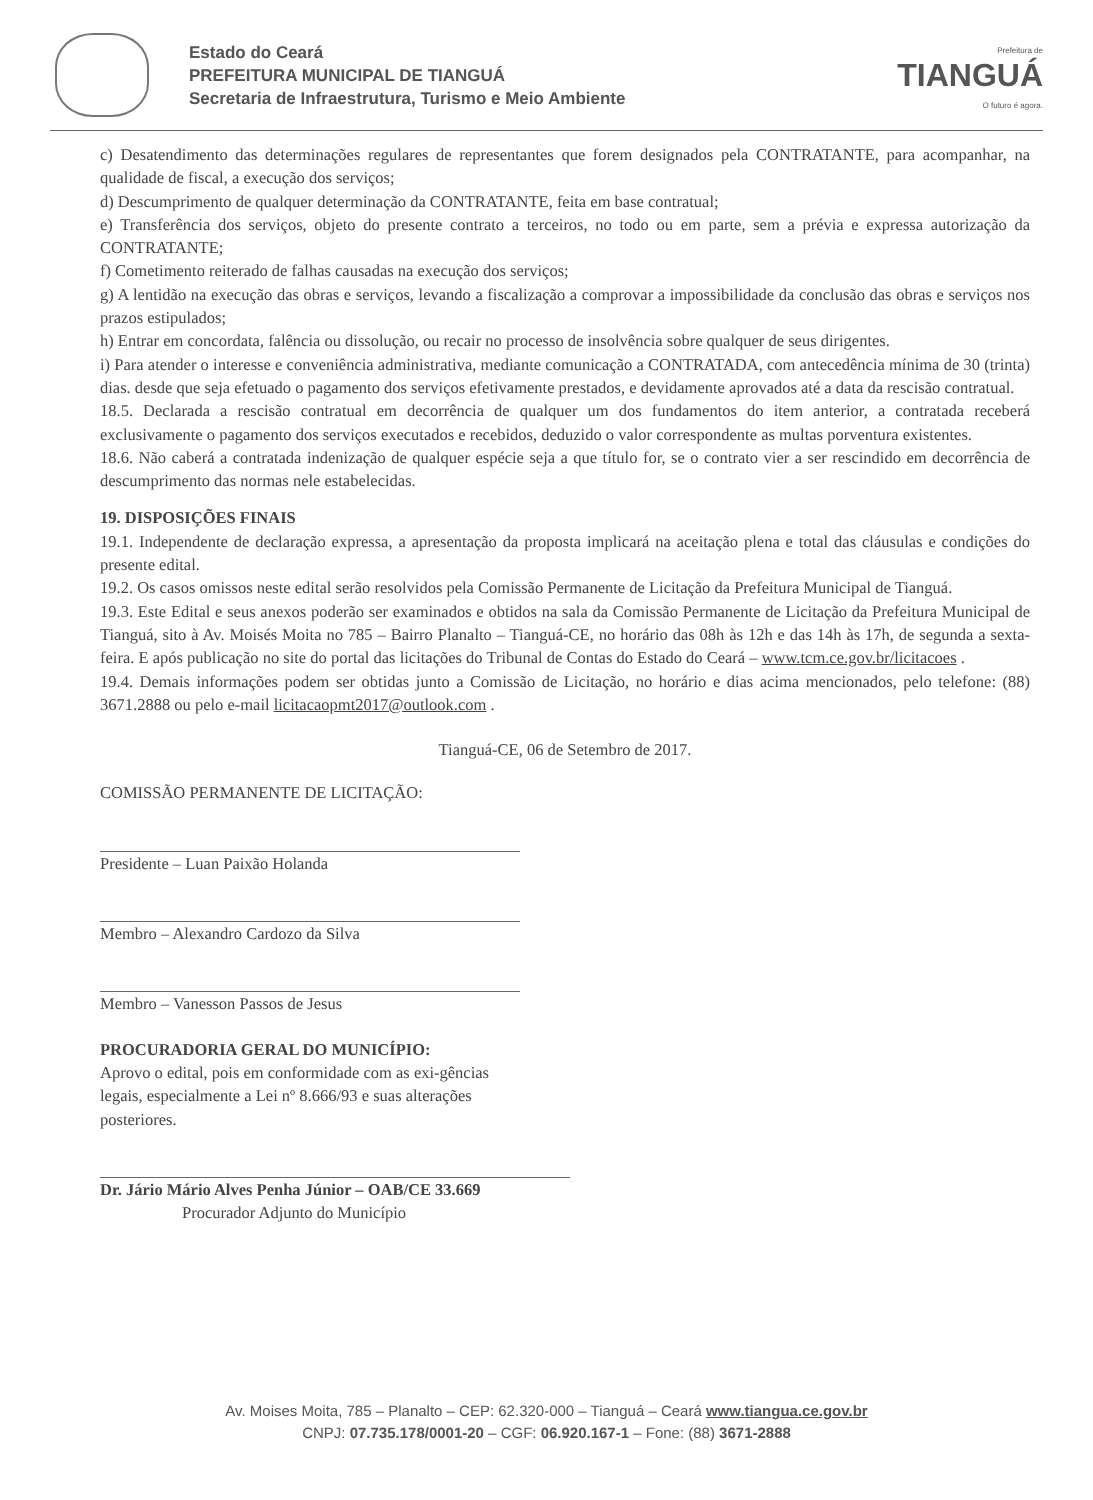Estado do Ceará
PREFEITURA MUNICIPAL DE TIANGUÁ
Secretaria de Infraestrutura, Turismo e Meio Ambiente
Prefeitura de
TIANGUÁ
O futuro é agora.
c) Desatendimento das determinações regulares de representantes que forem designados pela CONTRATANTE, para acompanhar, na qualidade de fiscal, a execução dos serviços;
d) Descumprimento de qualquer determinação da CONTRATANTE, feita em base contratual;
e) Transferência dos serviços, objeto do presente contrato a terceiros, no todo ou em parte, sem a prévia e expressa autorização da CONTRATANTE;
f) Cometimento reiterado de falhas causadas na execução dos serviços;
g) A lentidão na execução das obras e serviços, levando a fiscalização a comprovar a impossibilidade da conclusão das obras e serviços nos prazos estipulados;
h) Entrar em concordata, falência ou dissolução, ou recair no processo de insolvência sobre qualquer de seus dirigentes.
i) Para atender o interesse e conveniência administrativa, mediante comunicação a CONTRATADA, com antecedência mínima de 30 (trinta) dias. desde que seja efetuado o pagamento dos serviços efetivamente prestados, e devidamente aprovados até a data da rescisão contratual.
18.5. Declarada a rescisão contratual em decorrência de qualquer um dos fundamentos do item anterior, a contratada receberá exclusivamente o pagamento dos serviços executados e recebidos, deduzido o valor correspondente as multas porventura existentes.
18.6. Não caberá a contratada indenização de qualquer espécie seja a que título for, se o contrato vier a ser rescindido em decorrência de descumprimento das normas nele estabelecidas.
19. DISPOSIÇÕES FINAIS
19.1. Independente de declaração expressa, a apresentação da proposta implicará na aceitação plena e total das cláusulas e condições do presente edital.
19.2. Os casos omissos neste edital serão resolvidos pela Comissão Permanente de Licitação da Prefeitura Municipal de Tianguá.
19.3. Este Edital e seus anexos poderão ser examinados e obtidos na sala da Comissão Permanente de Licitação da Prefeitura Municipal de Tianguá, sito à Av. Moisés Moita no 785 – Bairro Planalto – Tianguá-CE, no horário das 08h às 12h e das 14h às 17h, de segunda a sexta-feira. E após publicação no site do portal das licitações do Tribunal de Contas do Estado do Ceará – www.tcm.ce.gov.br/licitacoes .
19.4. Demais informações podem ser obtidas junto a Comissão de Licitação, no horário e dias acima mencionados, pelo telefone: (88) 3671.2888 ou pelo e-mail licitacaopmt2017@outlook.com .
Tianguá-CE, 06 de Setembro de 2017.
COMISSÃO PERMANENTE DE LICITAÇÃO:
Presidente – Luan Paixão Holanda
Membro – Alexandro Cardozo da Silva
Membro – Vanesson Passos de Jesus
PROCURADORIA GERAL DO MUNICÍPIO:
Aprovo o edital, pois em conformidade com as exi-gências legais, especialmente a Lei nº 8.666/93 e suas alterações posteriores.
Dr. Jário Mário Alves Penha Júnior – OAB/CE 33.669
Procurador Adjunto do Município
Av. Moises Moita, 785 – Planalto – CEP: 62.320-000 – Tianguá – Ceará www.tiangua.ce.gov.br
CNPJ: 07.735.178/0001-20 – CGF: 06.920.167-1 – Fone: (88) 3671-2888